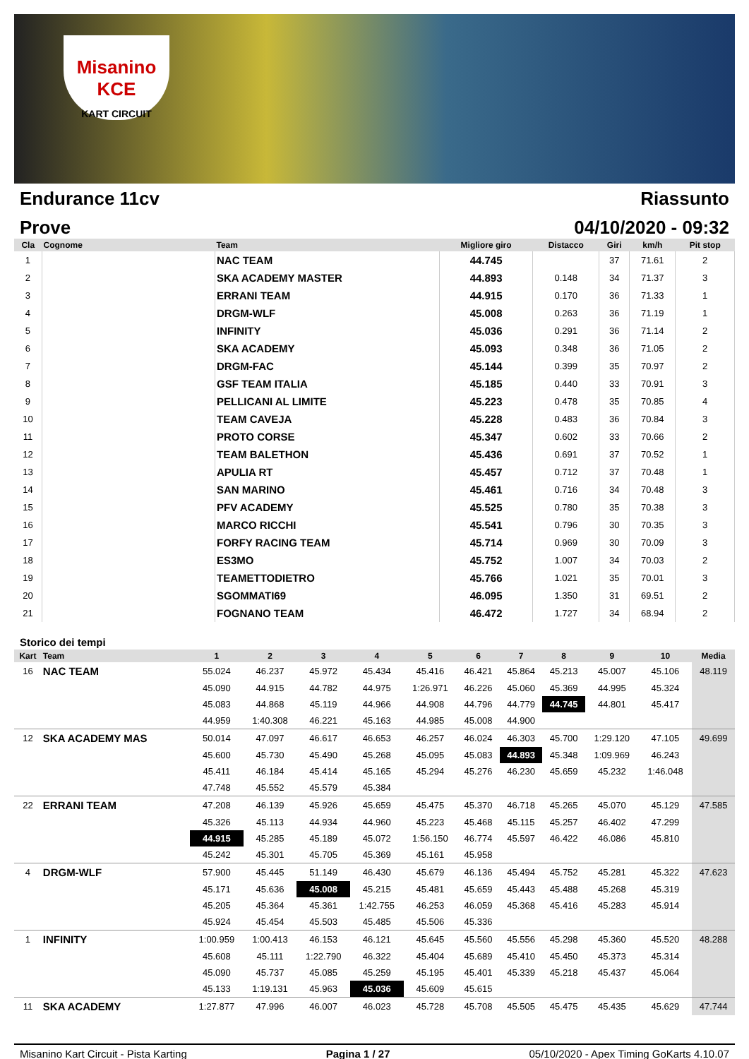Misanino
KCE
KART CIRCUIT
Endurance 11cv Riassunto
Prove 04/10/2020 - 09:32
| Cla | Cognome | Team | Migliore giro | Distacco | Giri | km/h | Pit stop |
| --- | --- | --- | --- | --- | --- | --- | --- |
| 1 | | NAC TEAM | 44.745 | | 37 | 71.61 | 2 |
| 2 | | SKA ACADEMY MASTER | 44.893 | 0.148 | 34 | 71.37 | 3 |
| 3 | | ERRANI TEAM | 44.915 | 0.170 | 36 | 71.33 | 1 |
| 4 | | DRGM-WLF | 45.008 | 0.263 | 36 | 71.19 | 1 |
| 5 | | INFINITY | 45.036 | 0.291 | 36 | 71.14 | 2 |
| 6 | | SKA ACADEMY | 45.093 | 0.348 | 36 | 71.05 | 2 |
| 7 | | DRGM-FAC | 45.144 | 0.399 | 35 | 70.97 | 2 |
| 8 | | GSF TEAM ITALIA | 45.185 | 0.440 | 33 | 70.91 | 3 |
| 9 | | PELLICANI AL LIMITE | 45.223 | 0.478 | 35 | 70.85 | 4 |
| 10 | | TEAM CAVEJA | 45.228 | 0.483 | 36 | 70.84 | 3 |
| 11 | | PROTO CORSE | 45.347 | 0.602 | 33 | 70.66 | 2 |
| 12 | | TEAM BALETHON | 45.436 | 0.691 | 37 | 70.52 | 1 |
| 13 | | APULIA RT | 45.457 | 0.712 | 37 | 70.48 | 1 |
| 14 | | SAN MARINO | 45.461 | 0.716 | 34 | 70.48 | 3 |
| 15 | | PFV ACADEMY | 45.525 | 0.780 | 35 | 70.38 | 3 |
| 16 | | MARCO RICCHI | 45.541 | 0.796 | 30 | 70.35 | 3 |
| 17 | | FORFY RACING TEAM | 45.714 | 0.969 | 30 | 70.09 | 3 |
| 18 | | ES3MO | 45.752 | 1.007 | 34 | 70.03 | 2 |
| 19 | | TEAMETTODIETRO | 45.766 | 1.021 | 35 | 70.01 | 3 |
| 20 | | SGOMMATI69 | 46.095 | 1.350 | 31 | 69.51 | 2 |
| 21 | | FOGNANO TEAM | 46.472 | 1.727 | 34 | 68.94 | 2 |
Storico dei tempi
| Kart | Team | 1 | 2 | 3 | 4 | 5 | 6 | 7 | 8 | 9 | 10 | Media |
| --- | --- | --- | --- | --- | --- | --- | --- | --- | --- | --- | --- | --- |
| 16 | NAC TEAM | 55.024 | 46.237 | 45.972 | 45.434 | 45.416 | 46.421 | 45.864 | 45.213 | 45.007 | 45.106 | 48.119 |
| | | 45.090 | 44.915 | 44.782 | 44.975 | 1:26.971 | 46.226 | 45.060 | 45.369 | 44.995 | 45.324 | |
| | | 45.083 | 44.868 | 45.119 | 44.966 | 44.908 | 44.796 | 44.779 | 44.745 | 44.801 | 45.417 | |
| | | 44.959 | 1:40.308 | 46.221 | 45.163 | 44.985 | 45.008 | 44.900 | | | | |
| 12 | SKA ACADEMY MAS | 50.014 | 47.097 | 46.617 | 46.653 | 46.257 | 46.024 | 46.303 | 45.700 | 1:29.120 | 47.105 | 49.699 |
| | | 45.600 | 45.730 | 45.490 | 45.268 | 45.095 | 45.083 | 44.893 | 45.348 | 1:09.969 | 46.243 | |
| | | 45.411 | 46.184 | 45.414 | 45.165 | 45.294 | 45.276 | 46.230 | 45.659 | 45.232 | 1:46.048 | |
| | | 47.748 | 45.552 | 45.579 | 45.384 | | | | | | | |
| 22 | ERRANI TEAM | 47.208 | 46.139 | 45.926 | 45.659 | 45.475 | 45.370 | 46.718 | 45.265 | 45.070 | 45.129 | 47.585 |
| | | 45.326 | 45.113 | 44.934 | 44.960 | 45.223 | 45.468 | 45.115 | 45.257 | 46.402 | 47.299 | |
| | | 44.915 | 45.285 | 45.189 | 45.072 | 1:56.150 | 46.774 | 45.597 | 46.422 | 46.086 | 45.810 | |
| | | 45.242 | 45.301 | 45.705 | 45.369 | 45.161 | 45.958 | | | | | |
| 4 | DRGM-WLF | 57.900 | 45.445 | 51.149 | 46.430 | 45.679 | 46.136 | 45.494 | 45.752 | 45.281 | 45.322 | 47.623 |
| | | 45.171 | 45.636 | 45.008 | 45.215 | 45.481 | 45.659 | 45.443 | 45.488 | 45.268 | 45.319 | |
| | | 45.205 | 45.364 | 45.361 | 1:42.755 | 46.253 | 46.059 | 45.368 | 45.416 | 45.283 | 45.914 | |
| | | 45.924 | 45.454 | 45.503 | 45.485 | 45.506 | 45.336 | | | | | |
| 1 | INFINITY | 1:00.959 | 1:00.413 | 46.153 | 46.121 | 45.645 | 45.560 | 45.556 | 45.298 | 45.360 | 45.520 | 48.288 |
| | | 45.608 | 45.111 | 1:22.790 | 46.322 | 45.404 | 45.689 | 45.410 | 45.450 | 45.373 | 45.314 | |
| | | 45.090 | 45.737 | 45.085 | 45.259 | 45.195 | 45.401 | 45.339 | 45.218 | 45.437 | 45.064 | |
| | | 45.133 | 1:19.131 | 45.963 | 45.036 | 45.609 | 45.615 | | | | | |
| 11 | SKA ACADEMY | 1:27.877 | 47.996 | 46.007 | 46.023 | 45.728 | 45.708 | 45.505 | 45.475 | 45.435 | 45.629 | 47.744 |
Misanino Kart Circuit - Pista Karting Pagina 1 / 27 05/10/2020 - Apex Timing GoKarts 4.10.07